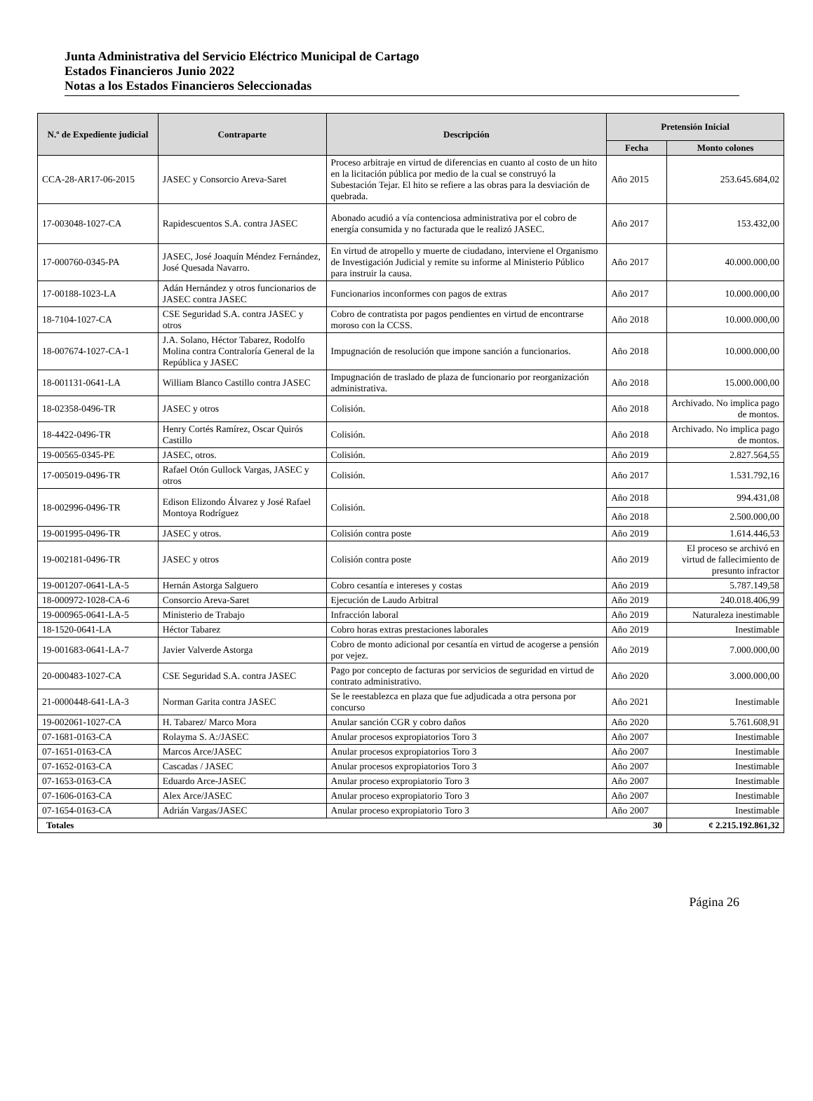Junta Administrativa del Servicio Eléctrico Municipal de Cartago
Estados Financieros Junio 2022
Notas a los Estados Financieros Seleccionadas
| N.º de Expediente judicial | Contraparte | Descripción | Pretensión Inicial | |
| --- | --- | --- | --- | --- |
| | | | Fecha | Monto colones |
| CCA-28-AR17-06-2015 | JASEC y Consorcio Areva-Saret | Proceso arbitraje en virtud de diferencias en cuanto al costo de un hito en la licitación pública por medio de la cual se construyó la Subestación Tejar. El hito se refiere a las obras para la desviación de quebrada. | Año 2015 | 253.645.684,02 |
| 17-003048-1027-CA | Rapidescuentos S.A. contra JASEC | Abonado acudió a vía contenciosa administrativa por el cobro de energía consumida y no facturada que le realizó JASEC. | Año 2017 | 153.432,00 |
| 17-000760-0345-PA | JASEC, José Joaquín Méndez Fernández, José Quesada Navarro. | En virtud de atropello y muerte de ciudadano, interviene el Organismo de Investigación Judicial y remite su informe al Ministerio Público para instruir la causa. | Año 2017 | 40.000.000,00 |
| 17-00188-1023-LA | Adán Hernández y otros funcionarios de JASEC contra JASEC | Funcionarios inconformes con pagos de extras | Año 2017 | 10.000.000,00 |
| 18-7104-1027-CA | CSE Seguridad S.A. contra JASEC y otros | Cobro de contratista por pagos pendientes en virtud de encontrarse moroso con la CCSS. | Año 2018 | 10.000.000,00 |
| 18-007674-1027-CA-1 | J.A. Solano, Héctor Tabarez, Rodolfo Molina contra Contraloría General de la República y JASEC | Impugnación de resolución que impone sanción a funcionarios. | Año 2018 | 10.000.000,00 |
| 18-001131-0641-LA | William Blanco Castillo contra JASEC | Impugnación de traslado de plaza de funcionario por reorganización administrativa. | Año 2018 | 15.000.000,00 |
| 18-02358-0496-TR | JASEC y otros | Colisión. | Año 2018 | Archivado. No implica pago de montos. |
| 18-4422-0496-TR | Henry Cortés Ramírez, Oscar Quirós Castillo | Colisión. | Año 2018 | Archivado. No implica pago de montos. |
| 19-00565-0345-PE | JASEC, otros. | Colisión. | Año 2019 | 2.827.564,55 |
| 17-005019-0496-TR | Rafael Otón Gullock Vargas, JASEC y otros | Colisión. | Año 2017 | 1.531.792,16 |
| 18-002996-0496-TR | Edison Elizondo Álvarez y José Rafael Montoya Rodríguez | Colisión. | Año 2018 | 994.431,08 |
| | | | Año 2018 | 2.500.000,00 |
| 19-001995-0496-TR | JASEC y otros. | Colisión contra poste | Año 2019 | 1.614.446,53 |
| 19-002181-0496-TR | JASEC y otros | Colisión contra poste | Año 2019 | El proceso se archivó en virtud de fallecimiento de presunto infractor |
| 19-001207-0641-LA-5 | Hernán Astorga Salguero | Cobro cesantía e intereses y costas | Año 2019 | 5.787.149,58 |
| 18-000972-1028-CA-6 | Consorcio Areva-Saret | Ejecución de Laudo Arbitral | Año 2019 | 240.018.406,99 |
| 19-000965-0641-LA-5 | Ministerio de Trabajo | Infracción laboral | Año 2019 | Naturaleza inestimable |
| 18-1520-0641-LA | Héctor Tabarez | Cobro horas extras prestaciones laborales | Año 2019 | Inestimable |
| 19-001683-0641-LA-7 | Javier Valverde Astorga | Cobro de monto adicional por cesantía en virtud de acogerse a pensión por vejez. | Año 2019 | 7.000.000,00 |
| 20-000483-1027-CA | CSE Seguridad S.A. contra JASEC | Pago por concepto de facturas por servicios de seguridad en virtud de contrato administrativo. | Año 2020 | 3.000.000,00 |
| 21-0000448-641-LA-3 | Norman Garita contra JASEC | Se le reestablezca en plaza que fue adjudicada a otra persona por concurso | Año 2021 | Inestimable |
| 19-002061-1027-CA | H. Tabarez/ Marco Mora | Anular sanción CGR y cobro daños | Año 2020 | 5.761.608,91 |
| 07-1681-0163-CA | Rolayma S. A:/JASEC | Anular procesos expropiatorios Toro 3 | Año 2007 | Inestimable |
| 07-1651-0163-CA | Marcos Arce/JASEC | Anular procesos expropiatorios Toro 3 | Año 2007 | Inestimable |
| 07-1652-0163-CA | Cascadas / JASEC | Anular procesos expropiatorios Toro 3 | Año 2007 | Inestimable |
| 07-1653-0163-CA | Eduardo Arce-JASEC | Anular proceso expropiatorio Toro 3 | Año 2007 | Inestimable |
| 07-1606-0163-CA | Alex Arce/JASEC | Anular proceso expropiatorio Toro 3 | Año 2007 | Inestimable |
| 07-1654-0163-CA | Adrián Vargas/JASEC | Anular proceso expropiatorio Toro 3 | Año 2007 | Inestimable |
| Totales 30 | | | | ¢ 2.215.192.861,32 |
Página 26